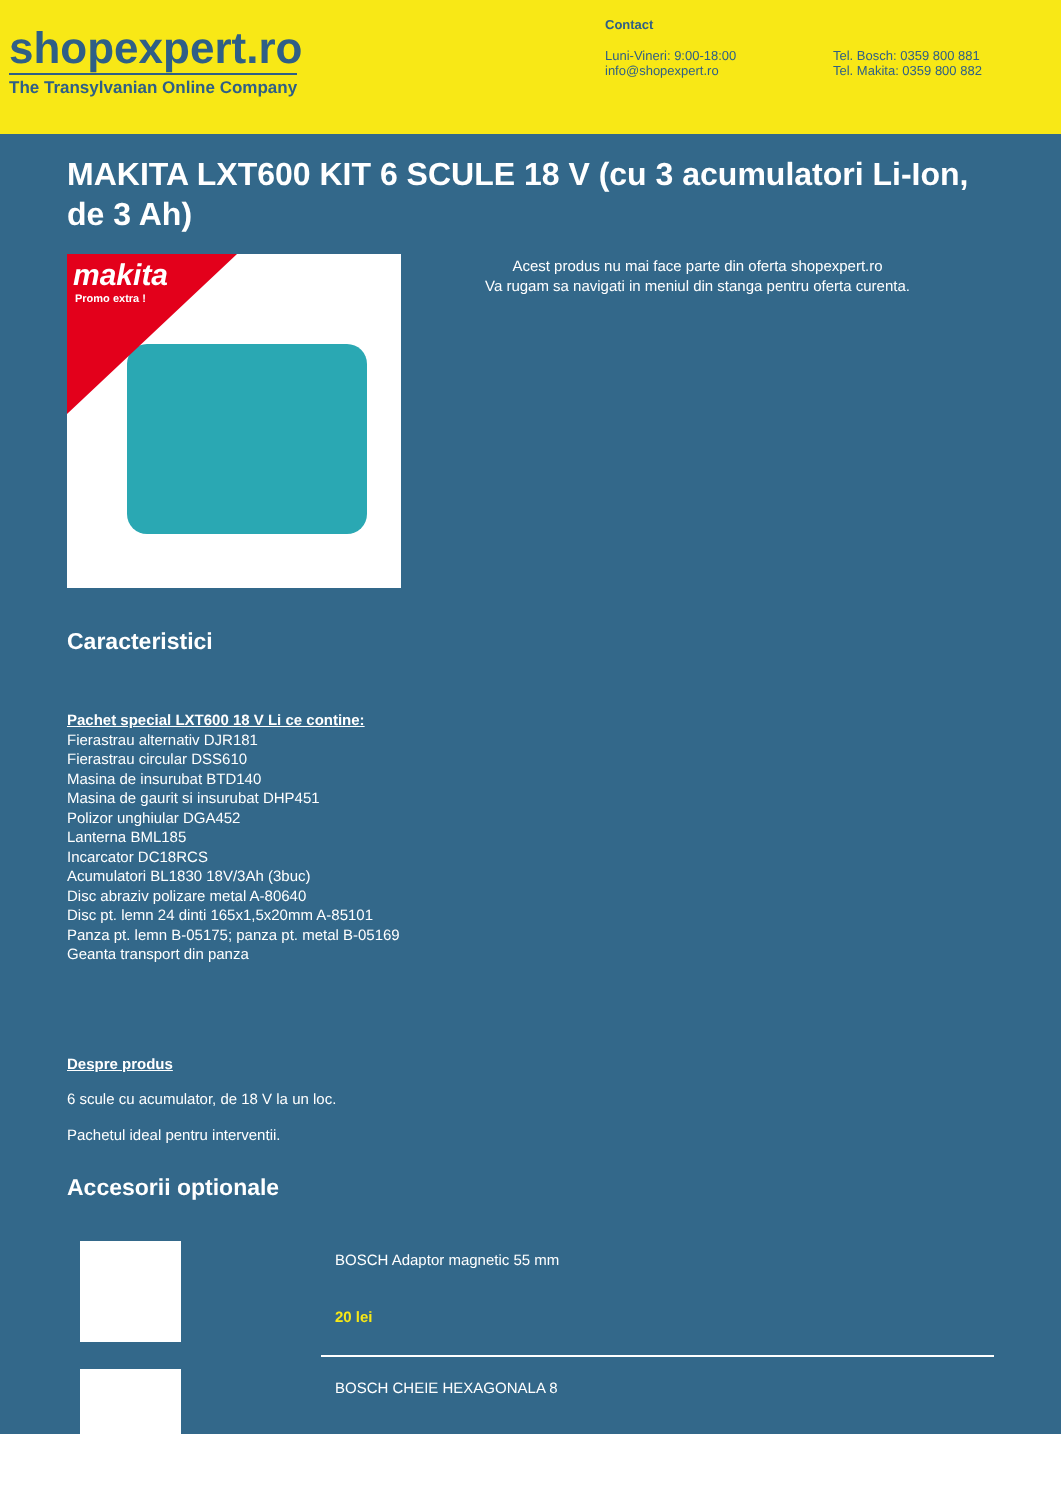shopexpert.ro
The Transylvanian Online Company
Contact
Luni-Vineri: 9:00-18:00
info@shopexpert.ro
Tel. Bosch: 0359 800 881
Tel. Makita: 0359 800 882
MAKITA LXT600 KIT 6 SCULE 18 V (cu 3 acumulatori Li-Ion, de 3 Ah)
makita
Promo extra !
Acest produs nu mai face parte din oferta shopexpert.ro
Va rugam sa navigati in meniul din stanga pentru oferta curenta.
Caracteristici
Pachet special LXT600 18 V Li ce contine:
Fierastrau alternativ DJR181
Fierastrau circular DSS610
Masina de insurubat BTD140
Masina de gaurit si insurubat DHP451
Polizor unghiular DGA452
Lanterna BML185
Incarcator DC18RCS
Acumulatori BL1830 18V/3Ah (3buc)
Disc abraziv polizare metal A-80640
Disc pt. lemn 24 dinti 165x1,5x20mm A-85101
Panza pt. lemn B-05175; panza pt. metal B-05169
Geanta transport din panza
Despre produs
6 scule cu acumulator, de 18 V la un loc.
Pachetul ideal pentru interventii.
Accesorii optionale
BOSCH Adaptor magnetic 55 mm
20 lei
BOSCH CHEIE HEXAGONALA 8